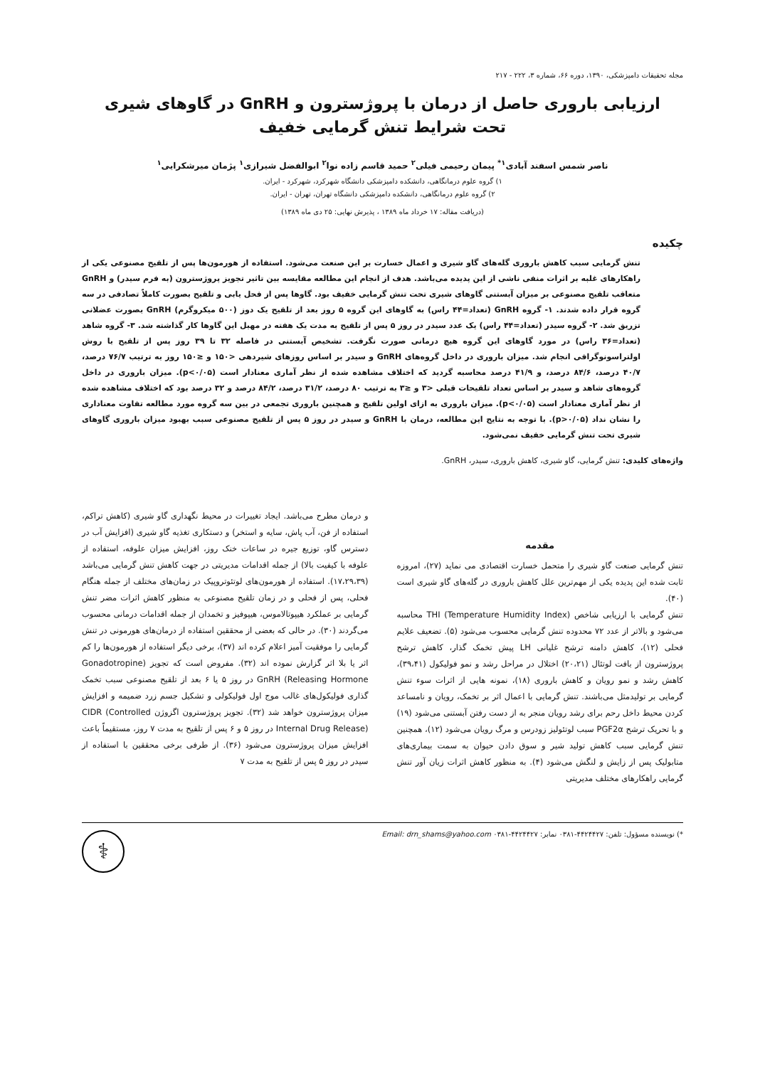مجله تحقیقات دامپزشکی، ۱۳۹۰، دوره ۶۶، شماره ۳، ۲۲۲ - ۲۱۷
ارزیابی باروری حاصل از درمان با پروژسترون و GnRH در گاوهای شیری
تحت شرایط تنش گرمایی خفیف
ناصر شمس اسفند آبادی<sup>۱*</sup> پیمان رحیمی فیلی<sup>۲</sup> حمید قاسم زاده نوا<sup>۲</sup> ابوالفضل شیرازی<sup>۱</sup> پژمان میرشکرایی<sup>۱</sup>
۱) گروه علوم درمانگاهی، دانشکده دامپزشکی دانشگاه شهرکرد، شهرکرد - ایران.
۲) گروه علوم درمانگاهی، دانشکده دامپزشکی دانشگاه تهران، تهران - ایران.
(دریافت مقاله: ۱۷ خرداد ماه ۱۳۸۹ ، پذیرش نهایی: ۲۵ دی ماه ۱۳۸۹)
چکیده
تنش گرمایی سبب کاهش باروری گله‌های گاو شیری و اعمال خسارت بر این صنعت می‌شود. استفاده از هورمون‌ها پس از تلقیح مصنوعی یکی از راهکارهای غلبه بر اثرات منفی ناشی از این پدیده می‌باشد. هدف از انجام این مطالعه مقایسه بین تاثیر تجویز پروژسترون (به فرم سیدر) و GnRH متعاقب تلقیح مصنوعی بر میزان آبستنی گاوهای شیری تحت تنش گرمایی خفیف بود. گاوها پس از فحل یابی و تلقیح بصورت کاملاً تصادفی در سه گروه قرار داده شدند. ۱- گروه GnRH (تعداد=۴۴ راس) به گاوهای این گروه ۵ روز بعد از تلقیح یک دوز (۵۰۰ میکروگرم) GnRH بصورت عضلانی تزریق شد. ۲- گروه سیدر (تعداد=۴۴ راس) یک عدد سیدر در روز ۵ پس از تلقیح به مدت یک هفته در مهبل این گاوها کار گذاشته شد. ۳- گروه شاهد (تعداد=۳۶ راس) در مورد گاوهای این گروه هیچ درمانی صورت نگرفت. تشخیص آبستنی در فاصله ۳۲ تا ۳۹ روز پس از تلقیح با روش اولتراسونوگرافی انجام شد. میزان باروری در داخل گروه‌های GnRH و سیدر بر اساس روزهای شیردهی <۱۵۰ و ≤۱۵۰ روز به ترتیب ۷۶/۷ درصد، ۴۰/۷ درصد، ۸۴/۶ درصد، و ۴۱/۹ درصد محاسبه گردید که اختلاف مشاهده شده از نظر آماری معنادار است (p<۰/۰۵). میزان باروری در داخل گروه‌های شاهد و سیدر بر اساس تعداد تلقیحات قبلی <۳ و ≤۳ به ترتیب ۸۰ درصد، ۳۱/۲ درصد، ۸۴/۲ درصد و ۳۲ درصد بود که اختلاف مشاهده شده از نظر آماری معنادار است (p<۰/۰۵). میزان باروری به ازای اولین تلقیح و همچنین باروری تجمعی در بین سه گروه مورد مطالعه تفاوت معناداری را نشان نداد (p>۰/۰۵). با توجه به نتایج این مطالعه، درمان با GnRH و سیدر در روز ۵ پس از تلقیح مصنوعی سبب بهبود میزان باروری گاوهای شیری تحت تنش گرمایی خفیف نمی‌شود.
واژه‌های کلیدی: تنش گرمایی، گاو شیری، کاهش باروری، سیدر، GnRH.
مقدمه
تنش گرمایی صنعت گاو شیری را متحمل خسارت اقتصادی می نماید (۲۷)، امروزه ثابت شده این پدیده یکی از مهم‌ترین علل کاهش باروری در گله‌های گاو شیری است (۴۰).
تنش گرمایی با ارزیابی شاخص (Temperature Humidity Index) THI محاسبه می‌شود و بالاتر از عدد ۷۲ محدوده تنش گرمایی محسوب می‌شود (۵). تضعیف علایم فحلی (۱۲)، کاهش دامنه ترشح غلیانی LH پیش تخمک گذار، کاهش ترشح پروژسترون از بافت لوتئال (۲۰،۲۱) اختلال در مراحل رشد و نمو فولیکول (۳۹،۴۱)، کاهش رشد و نمو رویان و کاهش باروری (۱۸)، نمونه هایی از اثرات سوء تنش گرمایی بر تولیدمثل می‌باشند. تنش گرمایی با اعمال اثر بر تخمک، رویان و نامساعد کردن محیط داخل رحم برای رشد رویان منجر به از دست رفتن آبستنی می‌شود (۱۹) و با تحریک ترشح PGF2α سبب لوتئولیز زودرس و مرگ رویان می‌شود (۱۲)، همچنین تنش گرمایی سبب کاهش تولید شیر و سوق دادن حیوان به سمت بیماری‌های متابولیک پس از زایش و لنگش می‌شود (۴). به منظور کاهش اثرات زیان آور تنش گرمایی راهکارهای مختلف مدیریتی
و درمان مطرح می‌باشد. ایجاد تغییرات در محیط نگهداری گاو شیری (کاهش تراکم، استفاده از فن، آب پاش، سایه و استخر) و دستکاری تغذیه گاو شیری (افزایش آب در دسترس گاو، توزیع جیره در ساعات خنک روز، افزایش میزان علوفه، استفاده از علوفه با کیفیت بالا) از جمله اقدامات مدیریتی در جهت کاهش تنش گرمایی می‌باشد (۱۷،۲۹،۳۹). استفاده از هورمون‌های لوتئوتروپیک در زمان‌های مختلف از جمله هنگام فحلی، پس از فحلی و در زمان تلقیح مصنوعی به منظور کاهش اثرات مضر تنش گرمایی بر عملکرد هیپوتالاموس، هیپوفیز و تخمدان از جمله اقدامات درمانی محسوب می‌گردند (۳۰). در حالی که بعضی از محققین استفاده از درمان‌های هورمونی در تنش گرمایی را موفقیت آمیز اعلام کرده اند (۳۷)، برخی دیگر استفاده از هورمون‌ها را کم اثر یا بلا اثر گزارش نموده اند (۳۲). مفروض است که تجویز (Gonadotropine Releasing Hormone) GnRH در روز ۵ یا ۶ بعد از تلقیح مصنوعی سبب تخمک گذاری فولیکول‌های غالب موج اول فولیکولی و تشکیل جسم زرد ضمیمه و افزایش میزان پروژسترون خواهد شد (۳۲). تجویز پروژسترون اگزوژن CIDR (Controlled Internal Drug Release) در روز ۵ و ۶ پس از تلقیح به مدت ۷ روز، مستقیماً باعث افزایش میزان پروژسترون می‌شود (۳۶). از طرفی برخی محققین با استفاده از سیدر در روز ۵ پس از تلقیح به مدت ۷
*) نویسنده مسؤول: تلفن: ۴۴۲۴۴۲۷-۰۳۸۱ نمابر: ۴۴۲۴۴۲۷-۰۳۸۱ Email: drn_shams@yahoo.com
⚕